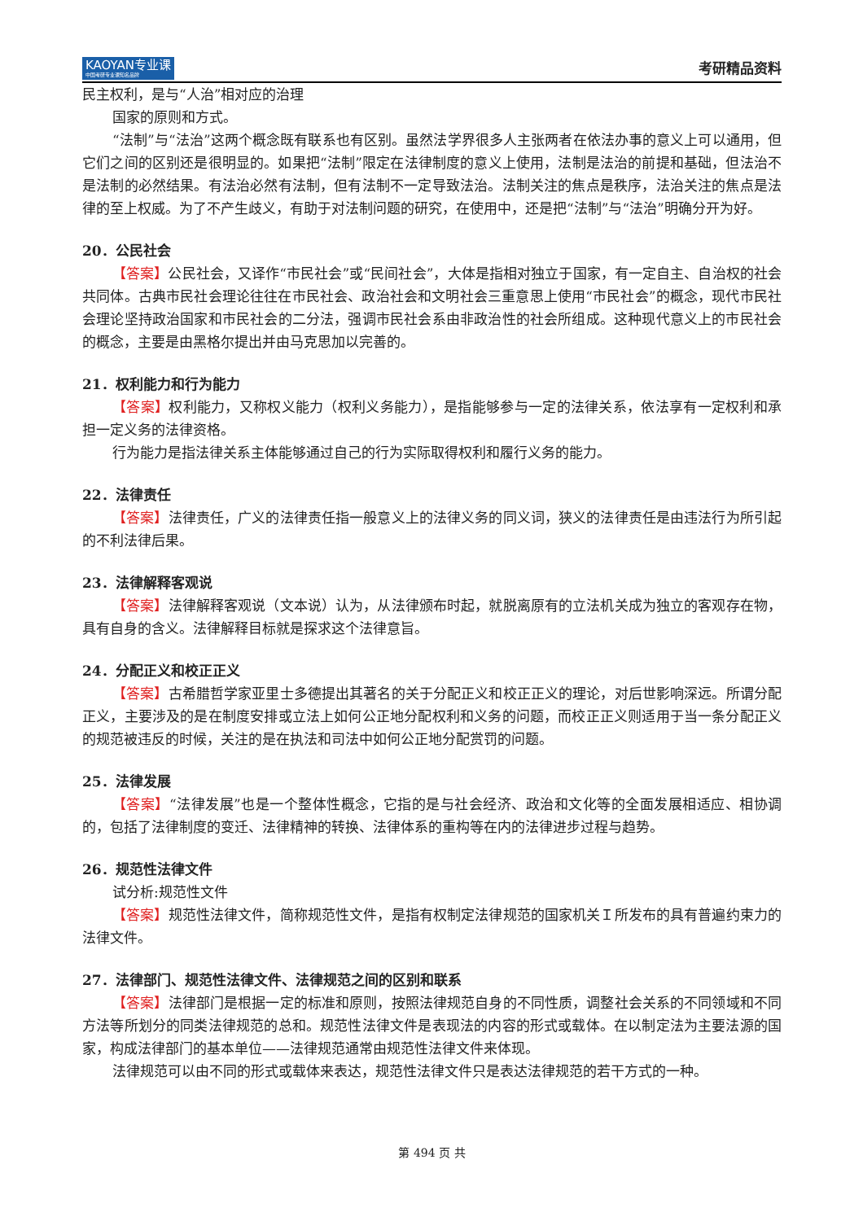KAOYAN专业课
中国考研专业课知名品牌
考研精品资料
民主权利，是与“人治”相对应的治理
国家的原则和方式。
“法制”与“法治”这两个概念既有联系也有区别。虽然法学界很多人主张两者在依法办事的意义上可以通用，但它们之间的区别还是很明显的。如果把“法制”限定在法律制度的意义上使用，法制是法治的前提和基础，但法治不是法制的必然结果。有法治必然有法制，但有法制不一定导致法治。法制关注的焦点是秩序，法治关注的焦点是法律的至上权威。为了不产生歧义，有助于对法制问题的研究，在使用中，还是把“法制”与“法治”明确分开为好。
20．公民社会
【答案】公民社会，又译作“市民社会”或“民间社会”，大体是指相对独立于国家，有一定自主、自治权的社会共同体。古典市民社会理论往往在市民社会、政治社会和文明社会三重意思上使用“市民社会”的概念，现代市民社会理论坚持政治国家和市民社会的二分法，强调市民社会系由非政治性的社会所组成。这种现代意义上的市民社会的概念，主要是由黑格尔提出并由马克思加以完善的。
21．权利能力和行为能力
【答案】权利能力，又称权义能力（权利义务能力），是指能够参与一定的法律关系，依法享有一定权利和承担一定义务的法律资格。
行为能力是指法律关系主体能够通过自己的行为实际取得权利和履行义务的能力。
22．法律责任
【答案】法律责任，广义的法律责任指一般意义上的法律义务的同义词，狭义的法律责任是由违法行为所引起的不利法律后果。
23．法律解释客观说
【答案】法律解释客观说（文本说）认为，从法律颁布时起，就脱离原有的立法机关成为独立的客观存在物，具有自身的含义。法律解释目标就是探求这个法律意旨。
24．分配正义和校正正义
【答案】古希腊哲学家亚里士多德提出其著名的关于分配正义和校正正义的理论，对后世影响深远。所谓分配正义，主要涉及的是在制度安排或立法上如何公正地分配权利和义务的问题，而校正正义则适用于当一条分配正义的规范被违反的时候，关注的是在执法和司法中如何公正地分配赏罚的问题。
25．法律发展
【答案】“法律发展”也是一个整体性概念，它指的是与社会经济、政治和文化等的全面发展相适应、相协调的，包括了法律制度的变迁、法律精神的转换、法律体系的重构等在内的法律进步过程与趋势。
26．规范性法律文件
试分析:规范性文件
【答案】规范性法律文件，简称规范性文件，是指有权制定法律规范的国家机关Ｉ所发布的具有普遍约束力的法律文件。
27．法律部门、规范性法律文件、法律规范之间的区别和联系
【答案】法律部门是根据一定的标准和原则，按照法律规范自身的不同性质，调整社会关系的不同领域和不同方法等所划分的同类法律规范的总和。规范性法律文件是表现法的内容的形式或载体。在以制定法为主要法源的国家，构成法律部门的基本单位——法律规范通常由规范性法律文件来体现。
法律规范可以由不同的形式或载体来表达，规范性法律文件只是表达法律规范的若干方式的一种。
第 494 页 共